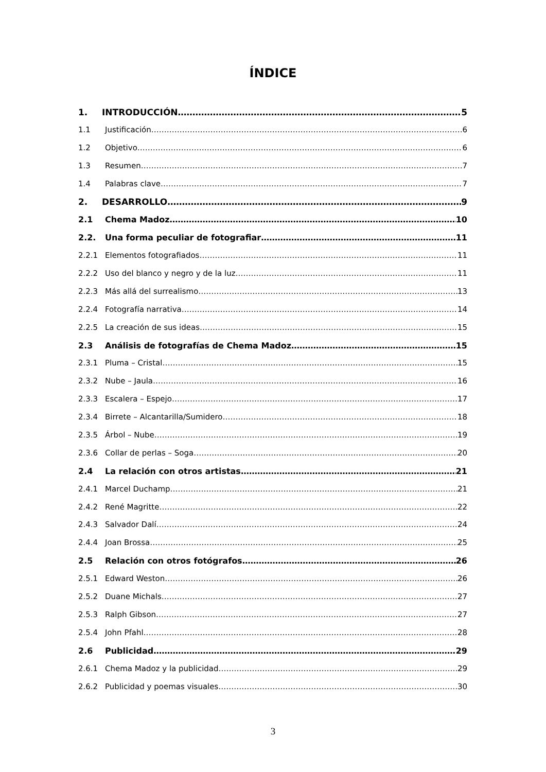ÍNDICE
1. INTRODUCCIÓN 5
1.1 Justificación 6
1.2 Objetivo 6
1.3 Resumen 7
1.4 Palabras clave 7
2. DESARROLLO 9
2.1 Chema Madoz 10
2.2. Una forma peculiar de fotografiar 11
2.2.1 Elementos fotografiados 11
2.2.2 Uso del blanco y negro y de la luz 11
2.2.3 Más allá del surrealismo 13
2.2.4 Fotografía narrativa 14
2.2.5 La creación de sus ideas 15
2.3 Análisis de fotografías de Chema Madoz 15
2.3.1 Pluma – Cristal 15
2.3.2 Nube – Jaula 16
2.3.3 Escalera – Espejo 17
2.3.4 Birrete – Alcantarilla/Sumidero 18
2.3.5 Árbol – Nube 19
2.3.6 Collar de perlas – Soga 20
2.4 La relación con otros artistas 21
2.4.1 Marcel Duchamp 21
2.4.2 René Magritte 22
2.4.3 Salvador Dalí 24
2.4.4 Joan Brossa 25
2.5 Relación con otros fotógrafos 26
2.5.1 Edward Weston 26
2.5.2 Duane Michals 27
2.5.3 Ralph Gibson 27
2.5.4 John Pfahl 28
2.6 Publicidad 29
2.6.1 Chema Madoz y la publicidad 29
2.6.2 Publicidad y poemas visuales 30
3